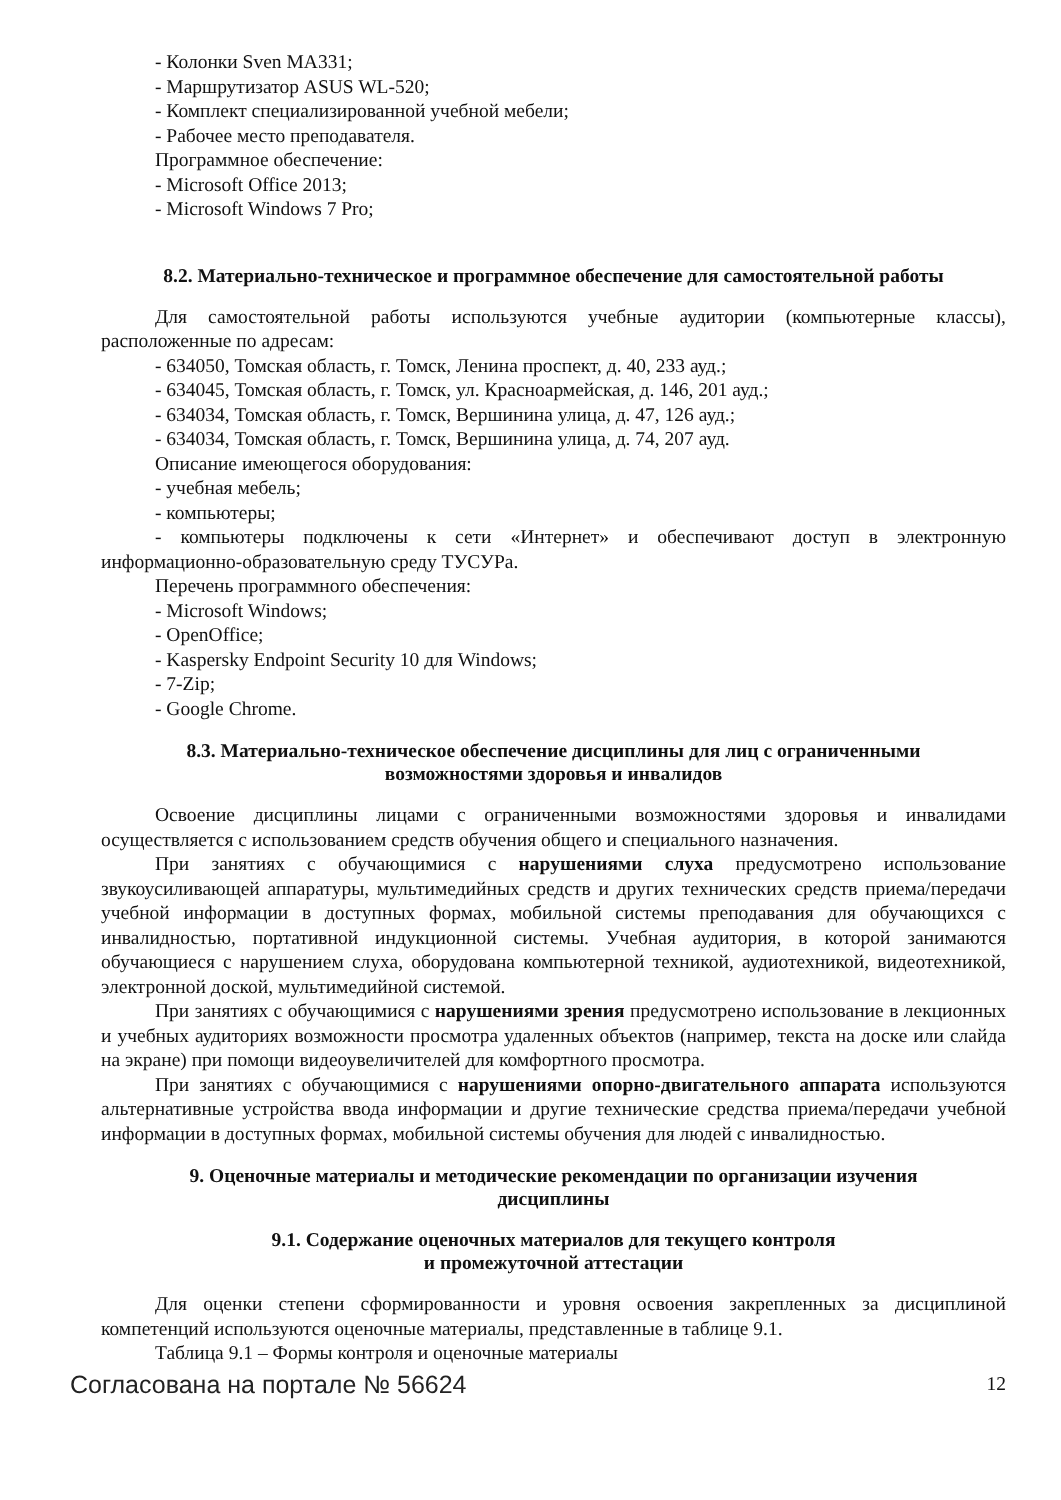- Колонки Sven MA331;
- Маршрутизатор ASUS WL-520;
- Комплект специализированной учебной мебели;
- Рабочее место преподавателя.
Программное обеспечение:
- Microsoft Office 2013;
- Microsoft Windows 7 Pro;
8.2. Материально-техническое и программное обеспечение для самостоятельной работы
Для самостоятельной работы используются учебные аудитории (компьютерные классы), расположенные по адресам:
- 634050, Томская область, г. Томск, Ленина проспект, д. 40, 233 ауд.;
- 634045, Томская область, г. Томск, ул. Красноармейская, д. 146, 201 ауд.;
- 634034, Томская область, г. Томск, Вершинина улица, д. 47, 126 ауд.;
- 634034, Томская область, г. Томск, Вершинина улица, д. 74, 207 ауд.
Описание имеющегося оборудования:
- учебная мебель;
- компьютеры;
- компьютеры подключены к сети «Интернет» и обеспечивают доступ в электронную информационно-образовательную среду ТУСУРа.
Перечень программного обеспечения:
- Microsoft Windows;
- OpenOffice;
- Kaspersky Endpoint Security 10 для Windows;
- 7-Zip;
- Google Chrome.
8.3. Материально-техническое обеспечение дисциплины для лиц с ограниченными
возможностями здоровья и инвалидов
Освоение дисциплины лицами с ограниченными возможностями здоровья и инвалидами осуществляется с использованием средств обучения общего и специального назначения.
При занятиях с обучающимися с нарушениями слуха предусмотрено использование звукоусиливающей аппаратуры, мультимедийных средств и других технических средств приема/передачи учебной информации в доступных формах, мобильной системы преподавания для обучающихся с инвалидностью, портативной индукционной системы. Учебная аудитория, в которой занимаются обучающиеся с нарушением слуха, оборудована компьютерной техникой, аудиотехникой, видеотехникой, электронной доской, мультимедийной системой.
При занятиях с обучающимися с нарушениями зрения предусмотрено использование в лекционных и учебных аудиториях возможности просмотра удаленных объектов (например, текста на доске или слайда на экране) при помощи видеоувеличителей для комфортного просмотра.
При занятиях с обучающимися с нарушениями опорно-двигательного аппарата используются альтернативные устройства ввода информации и другие технические средства приема/передачи учебной информации в доступных формах, мобильной системы обучения для людей с инвалидностью.
9. Оценочные материалы и методические рекомендации по организации изучения
дисциплины
9.1. Содержание оценочных материалов для текущего контроля
и промежуточной аттестации
Для оценки степени сформированности и уровня освоения закрепленных за дисциплиной компетенций используются оценочные материалы, представленные в таблице 9.1.
Таблица 9.1 – Формы контроля и оценочные материалы
Согласована на портале № 56624 12